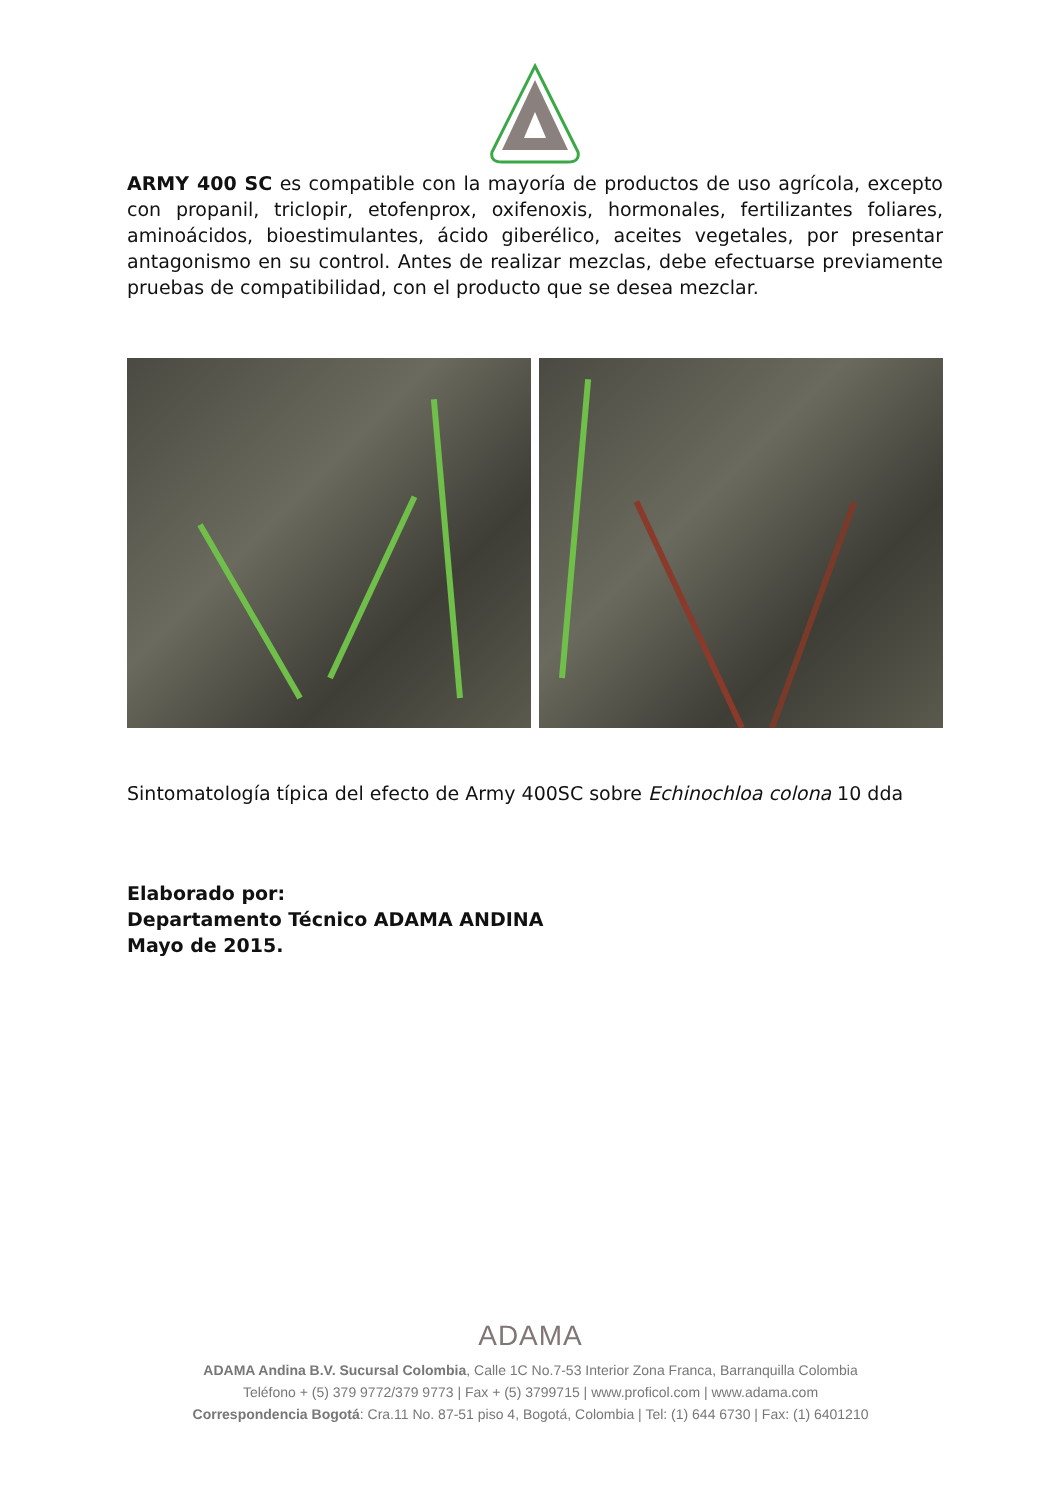ARMY 400 SC es compatible con la mayoría de productos de uso agrícola, excepto con propanil, triclopir, etofenprox, oxifenoxis, hormonales, fertilizantes foliares, aminoácidos, bioestimulantes, ácido giberélico, aceites vegetales, por presentar antagonismo en su control. Antes de realizar mezclas, debe efectuarse previamente pruebas de compatibilidad, con el producto que se desea mezclar.
Sintomatología típica del efecto de Army 400SC sobre Echinochloa colona 10 dda
Elaborado por:
Departamento Técnico ADAMA ANDINA
Mayo de 2015.
ADAMA
ADAMA Andina B.V. Sucursal Colombia, Calle 1C No.7-53 Interior Zona Franca, Barranquilla Colombia
Teléfono + (5) 379 9772/379 9773 | Fax + (5) 3799715 | www.proficol.com | www.adama.com
Correspondencia Bogotá: Cra.11 No. 87-51 piso 4, Bogotá, Colombia | Tel: (1) 644 6730 | Fax: (1) 6401210